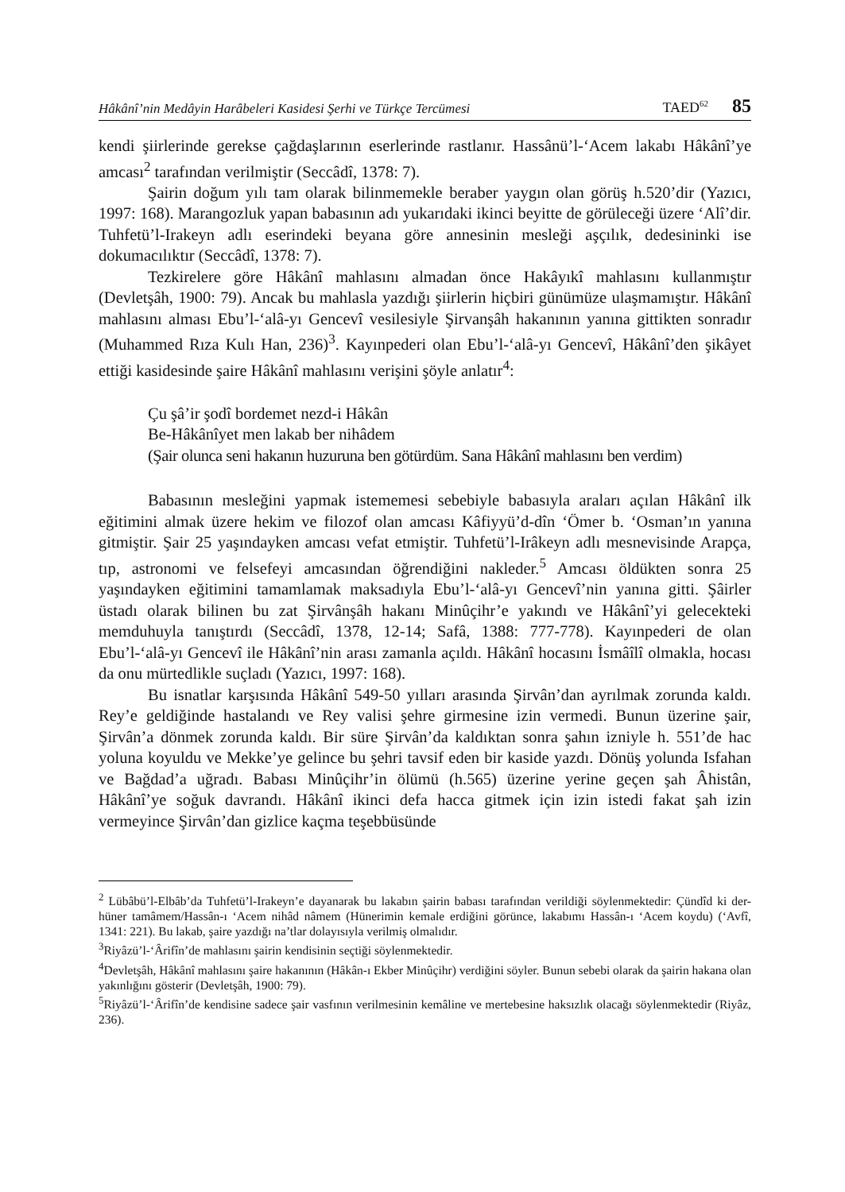Hâkânî’nin Medâyin Harâbeleri Kasidesi Şerhi ve Türkçe Tercümesi TAED<sup>62</sup> 85
kendi şiirlerinde gerekse çağdaşlarının eserlerinde rastlanır. Hassânü’l-‘Acem lakabı Hâkânî’ye amcası<sup>2</sup> tarafından verilmiştir (Seccâdî, 1378: 7).
Şairin doğum yılı tam olarak bilinmemekle beraber yaygın olan görüş h.520’dir (Yazıcı, 1997: 168). Marangozluk yapan babasının adı yukarıdaki ikinci beyitte de görüleceği üzere ‘Alî’dir. Tuhfetü’l-Irakeyn adlı eserindeki beyana göre annesinin mesleği aşçılık, dedesininki ise dokumacılıktır (Seccâdî, 1378: 7).
Tezkirelere göre Hâkânî mahlasını almadan önce Hakâyıkî mahlasını kullanmıştır (Devletşâh, 1900: 79). Ancak bu mahlasla yazdığı şiirlerin hiçbiri günümüze ulaşmamıştır. Hâkânî mahlasını alması Ebu’l-‘alâ-yı Gencevî vesilesiyle Şirvanşâh hakanının yanına gittikten sonradır (Muhammed Rıza Kulı Han, 236)<sup>3</sup>. Kayınpederi olan Ebu’l-‘alâ-yı Gencevî, Hâkânî’den şikâyet ettiği kasidesinde şaire Hâkânî mahlasını verişini şöyle anlatır<sup>4</sup>:
Çu şâ’ir şodî bordemet nezd-i Hâkân
Be-Hâkânîyet men lakab ber nihâdem
(Şair olunca seni hakanın huzuruna ben götürdüm. Sana Hâkânî mahlasını ben verdim)
Babasının mesleğini yapmak istememesi sebebiyle babasıyla araları açılan Hâkânî ilk eğitimini almak üzere hekim ve filozof olan amcası Kâfiyyü’d-dîn ‘Ömer b. ‘Osman’ın yanına gitmiştir. Şair 25 yaşındayken amcası vefat etmiştir. Tuhfetü’l-Irâkeyn adlı mesnevisinde Arapça, tıp, astronomi ve felsefeyi amcasından öğrendiğini nakleder.<sup>5</sup> Amcası öldükten sonra 25 yaşındayken eğitimini tamamlamak maksadıyla Ebu’l-‘alâ-yı Gencevî’nin yanına gitti. Şâirler üstadı olarak bilinen bu zat Şirvânşâh hakanı Minûçihr’e yakındı ve Hâkânî’yi gelecekteki memduhuyla tanıştırdı (Seccâdî, 1378, 12-14; Safâ, 1388: 777-778). Kayınpederi de olan Ebu’l-‘alâ-yı Gencevî ile Hâkânî’nin arası zamanla açıldı. Hâkânî hocasını İsmâîlî olmakla, hocası da onu mürtedlikle suçladı (Yazıcı, 1997: 168).
Bu isnatlar karşısında Hâkânî 549-50 yılları arasında Şirvân’dan ayrılmak zorunda kaldı. Rey’e geldiğinde hastalandı ve Rey valisi şehre girmesine izin vermedi. Bunun üzerine şair, Şirvân’a dönmek zorunda kaldı. Bir süre Şirvân’da kaldıktan sonra şahın izniyle h. 551’de hac yoluna koyuldu ve Mekke’ye gelince bu şehri tavsif eden bir kaside yazdı. Dönüş yolunda Isfahan ve Bağdad’a uğradı. Babası Minûçihr’in ölümü (h.565) üzerine yerine geçen şah Âhistân, Hâkânî’ye soğuk davrandı. Hâkânî ikinci defa hacca gitmek için izin istedi fakat şah izin vermeyince Şirvân’dan gizlice kaçma teşebbüsünde
<sup>2</sup> Lübâbü’l-Elbâb’da Tuhfetü’l-Irakeyn’e dayanarak bu lakabın şairin babası tarafından verildiği söylenmektedir: Çündîd ki der-hüner tamâmem/Hassân-ı ‘Acem nihâd nâmem (Hünerimin kemale erdiğini görünce, lakabımı Hassân-ı ‘Acem koydu) (‘Avfî, 1341: 221). Bu lakab, şaire yazdığı na’tlar dolayısıyla verilmiş olmalıdır.
<sup>3</sup> Riyâzü’l-‘Ârifîn’de mahlasını şairin kendisinin seçtiği söylenmektedir.
<sup>4</sup> Devletşâh, Hâkânî mahlasını şaire hakanının (Hâkân-ı Ekber Minûçihr) verdiğini söyler. Bunun sebebi olarak da şairin hakana olan yakınlığını gösterir (Devletşâh, 1900: 79).
<sup>5</sup> Riyâzü’l-‘Ârifîn’de kendisine sadece şair vasfının verilmesinin kemâline ve mertebesine haksızlık olacağı söylenmektedir (Riyâz, 236).